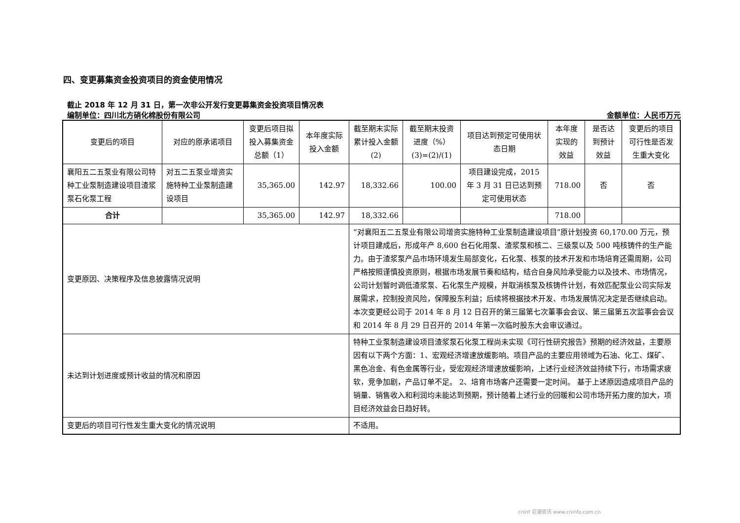四、变更募集资金投资项目的资金使用情况
截止 2018 年 12 月 31 日，第一次非公开发行变更募集资金投资项目情况表
编制单位：四川北方硝化棉股份有限公司 金额单位：人民币万元
| 变更后的项目 | 对应的原承诺项目 | 变更后项目拟投入募集资金总额（1） | 本年度实际投入金额 | 截至期末实际累计投入金额(2) | 截至期末投资进度（%）(3)=(2)/(1) | 项目达到预定可使用状态日期 | 本年度实现的效益 | 是否达到预计效益 | 变更后的项目可行性是否发生重大变化 |
| 襄阳五二五泵业有限公司特种工业泵制造建设项目渣浆泵石化泵工程 | 对五二五泵业增资实施特种工业泵制造建设项目 | 35,365.00 | 142.97 | 18,332.66 | 100.00 | 项目建设完成，2015 年 3 月 31 日已达到预定可使用状态 | 718.00 | 否 | 否 |
| 合计 | | 35,365.00 | 142.97 | 18,332.66 | | | 718.00 | | |
| 变更原因、决策程序及信息披露情况说明 | | | | “对襄阳五二五泵业有限公司增资实施特种工业泵制造建设项目”原计划投资 60,170.00 万元，预计项目建成后，形成年产 8,600 台石化用泵、渣浆泵和核二、三级泵以及 500 吨核铸件的生产能力。由于渣浆泵产品市场环境发生局部变化，石化泵、核泵的技术开发和市场培育还需周期，公司严格按照谨慎投资原则，根据市场发展节奏和结构，结合自身风险承受能力以及技术、市场情况，公司计划暂时调低渣浆泵、石化泵生产规模，并取消核泵及核铸件计划，有效匹配泵业公司实际发展需求，控制投资风险，保障股东利益；后续将根据技术开发、市场发展情况决定是否继续启动。本次变更经公司于 2014 年 8 月 12 日召开的第三届第七次董事会会议、第三届第五次监事会会议和 2014 年 8 月 29 日召开的 2014 年第一次临时股东大会审议通过。 | | | | | |
| 未达到计划进度或预计收益的情况和原因 | | | | 特种工业泵制造建设项目渣浆泵石化泵工程尚未实现《可行性研究报告》预期的经济效益，主要原因有以下两个方面：1、宏观经济增速放缓影响。项目产品的主要应用领域为石油、化工、煤矿、黑色冶金、有色金属等行业，受宏观经济增速放缓影响，上述行业经济效益持续下行，市场需求疲软，竞争加剧，产品订单不足。 2、培育市场客户还需要一定时间。 基于上述原因造成项目产品的销量、销售收入和利润均未能达到预期，预计随着上述行业的回暖和公司市场开拓力度的加大，项目经济效益会日趋好转。 | | | | | |
| 变更后的项目可行性发生重大变化的情况说明 | | | | 不适用。 | | | | | |
cninf 巨潮资讯 www.cninfo.com.cn